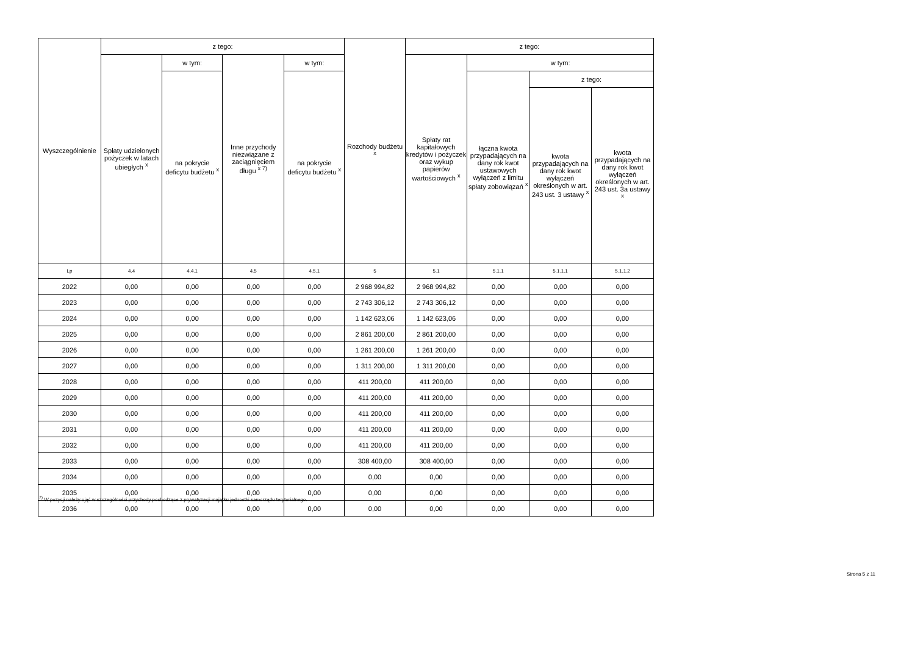| Wyszczególnienie | z tego: | | | | Rozchody budżetu <sup>x</sup> | z tego: | | | |
| --- | --- | --- | --- | --- | --- | --- | --- | --- | --- |
| | Spłaty udzielonych pożyczek w latach ubiegłych <sup>x</sup> | w tym: | Inne przychody niezwiązane z zaciągnięciem długu <sup>x 7)</sup> | w tym: | | Spłaty rat kapitałowych kredytów i pożyczek oraz wykup papierów wartościowych <sup>x</sup> | w tym: | | |
| | | na pokrycie deficytu budżetu <sup>x</sup> | | na pokrycie deficytu budżetu <sup>x</sup> | | | łączna kwota przypadających na dany rok kwot ustawowych wyłączeń z limitu spłaty zobowiązań <sup>x</sup> | z tego: | |
| | | | | | | | | kwota przypadających na dany rok kwot wyłączeń określonych w art. 243 ust. 3 ustawy <sup>x</sup> | kwota przypadających na dany rok kwot wyłączeń określonych w art. 243 ust. 3a ustawy <sup>x</sup> |
| Lp | 4.4 | 4.4.1 | 4.5 | 4.5.1 | 5 | 5.1 | 5.1.1 | 5.1.1.1 | 5.1.1.2 |
| 2022 | 0,00 | 0,00 | 0,00 | 0,00 | 2 968 994,82 | 2 968 994,82 | 0,00 | 0,00 | 0,00 |
| 2023 | 0,00 | 0,00 | 0,00 | 0,00 | 2 743 306,12 | 2 743 306,12 | 0,00 | 0,00 | 0,00 |
| 2024 | 0,00 | 0,00 | 0,00 | 0,00 | 1 142 623,06 | 1 142 623,06 | 0,00 | 0,00 | 0,00 |
| 2025 | 0,00 | 0,00 | 0,00 | 0,00 | 2 861 200,00 | 2 861 200,00 | 0,00 | 0,00 | 0,00 |
| 2026 | 0,00 | 0,00 | 0,00 | 0,00 | 1 261 200,00 | 1 261 200,00 | 0,00 | 0,00 | 0,00 |
| 2027 | 0,00 | 0,00 | 0,00 | 0,00 | 1 311 200,00 | 1 311 200,00 | 0,00 | 0,00 | 0,00 |
| 2028 | 0,00 | 0,00 | 0,00 | 0,00 | 411 200,00 | 411 200,00 | 0,00 | 0,00 | 0,00 |
| 2029 | 0,00 | 0,00 | 0,00 | 0,00 | 411 200,00 | 411 200,00 | 0,00 | 0,00 | 0,00 |
| 2030 | 0,00 | 0,00 | 0,00 | 0,00 | 411 200,00 | 411 200,00 | 0,00 | 0,00 | 0,00 |
| 2031 | 0,00 | 0,00 | 0,00 | 0,00 | 411 200,00 | 411 200,00 | 0,00 | 0,00 | 0,00 |
| 2032 | 0,00 | 0,00 | 0,00 | 0,00 | 411 200,00 | 411 200,00 | 0,00 | 0,00 | 0,00 |
| 2033 | 0,00 | 0,00 | 0,00 | 0,00 | 308 400,00 | 308 400,00 | 0,00 | 0,00 | 0,00 |
| 2034 | 0,00 | 0,00 | 0,00 | 0,00 | 0,00 | 0,00 | 0,00 | 0,00 | 0,00 |
| 2035 | 0,00 | 0,00 | 0,00 | 0,00 | 0,00 | 0,00 | 0,00 | 0,00 | 0,00 |
| 2036 | 0,00 | 0,00 | 0,00 | 0,00 | 0,00 | 0,00 | 0,00 | 0,00 | 0,00 |
<sup>7)</sup> W pozycji należy ująć w szczególności przychody pochodzące z prywatyzacji majątku jednostki samorządu terytorialnego.
Strona 5 z 11